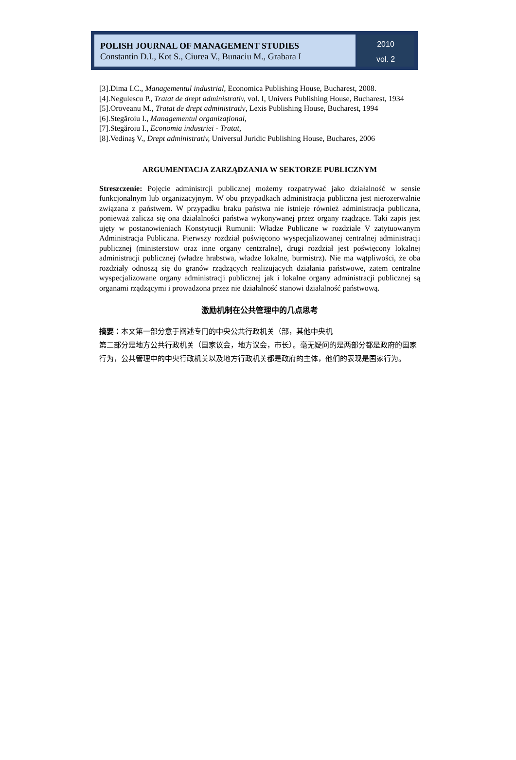POLISH JOURNAL OF MANAGEMENT STUDIES
Constantin D.I., Kot S., Ciurea V., Bunaciu M., Grabara I
2010
vol. 2
[3].Dima I.C., Managementul industrial, Economica Publishing House, Bucharest, 2008.
[4].Negulescu P., Tratat de drept administrativ, vol. I, Univers Publishing House, Bucharest, 1934
[5].Oroveanu M., Tratat de drept administrativ, Lexis Publishing House, Bucharest, 1994
[6].Stegăroiu I., Managementul organizaţional,
[7].Stegăroiu I., Economia industriei - Tratat,
[8].Vedinaş V., Drept administrativ, Universul Juridic Publishing House, Buchares, 2006
ARGUMENTACJA ZARZĄDZANIA W SEKTORZE PUBLICZNYM
Streszczenie: Pojęcie administrcji publicznej możemy rozpatrywać jako działalność w sensie funkcjonalnym lub organizacyjnym. W obu przypadkach administracja publiczna jest nierozerwalnie związana z państwem. W przypadku braku państwa nie istnieje również administracja publiczna, ponieważ zalicza się ona działalności państwa wykonywanej przez organy rządzące. Taki zapis jest ujęty w postanowieniach Konstytucji Rumunii: Władze Publiczne w rozdziale V zatytuowanym Administracja Publiczna. Pierwszy rozdział poświęcono wyspecjalizowanej centralnej administracji publicznej (ministerstow oraz inne organy centzralne), drugi rozdział jest poświęcony lokalnej administracji publicznej (władze hrabstwa, władze lokalne, burmistrz). Nie ma wątpliwości, że oba rozdziały odnoszą się do granów rządzących realizujących działania państwowe, zatem centralne wyspecjalizowane organy administracji publicznej jak i lokalne organy administracji publicznej są organami rządzącymi i prowadzona przez nie działalność stanowi działalność państwową.
激励机制在公共管理中的几点思考
摘要：本文第一部分意于阐述专门的中央公共行政机关（部，其他中央机
第二部分是地方公共行政机关（国家议会，地方议会，市长）。毫无疑问的是两部分都是政府的国家行为，公共管理中的中央行政机关以及地方行政机关都是政府的主体，他们的表现是国家行为。